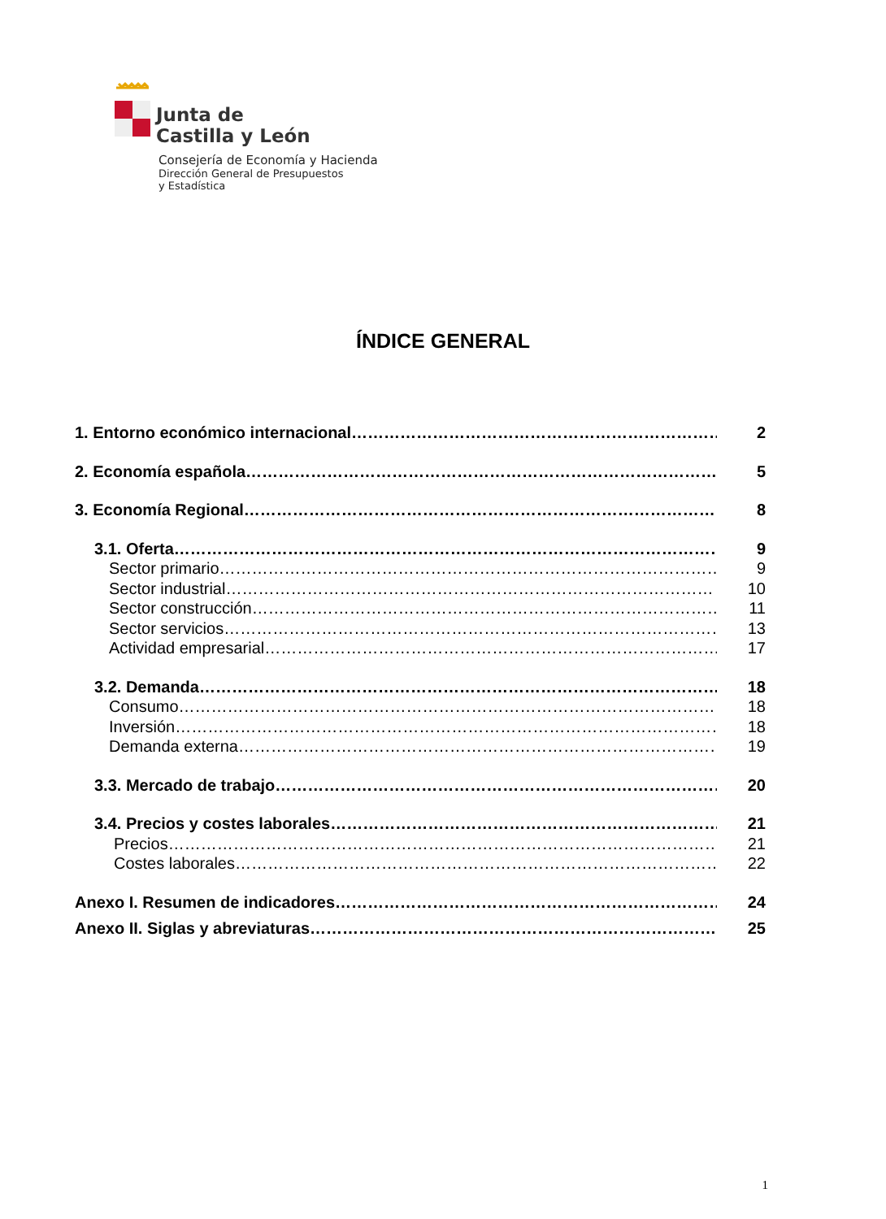Junta de
Castilla y León
Consejería de Economía y Hacienda
Dirección General de Presupuestos
y Estadística
ÍNDICE GENERAL
1. Entorno económico internacional…………………………………………………………… 2
2. Economía española…………………………………………………………………………… 5
3. Economía Regional…………………………………………………………………………… 8
3.1. Oferta…………………………………………………………………………………………… 9
Sector primario………………………………………………………………………………… 9
Sector industrial……………………………………………………………………………… 10
Sector construcción…………………………………………………………………………… 11
Sector servicios………………………………………………………………………………… 13
Actividad empresarial………………………………………………………………………… 17
3.2. Demanda………………………………………………………………………………………… 18
Consumo………………………………………………………………………………………… 18
Inversión………………………………………………………………………………………… 18
Demanda externa……………………………………………………………………………… 19
3.3. Mercado de trabajo…………………………………………………………………………… 20
3.4. Precios y costes laborales…………………………………………………………………… 21
Precios…………………………………………………………………………………………… 21
Costes laborales………………………………………………………………………………… 22
Anexo I. Resumen de indicadores……………………………………………………………… 24
Anexo II. Siglas y abreviaturas………………………………………………………………… 25
1